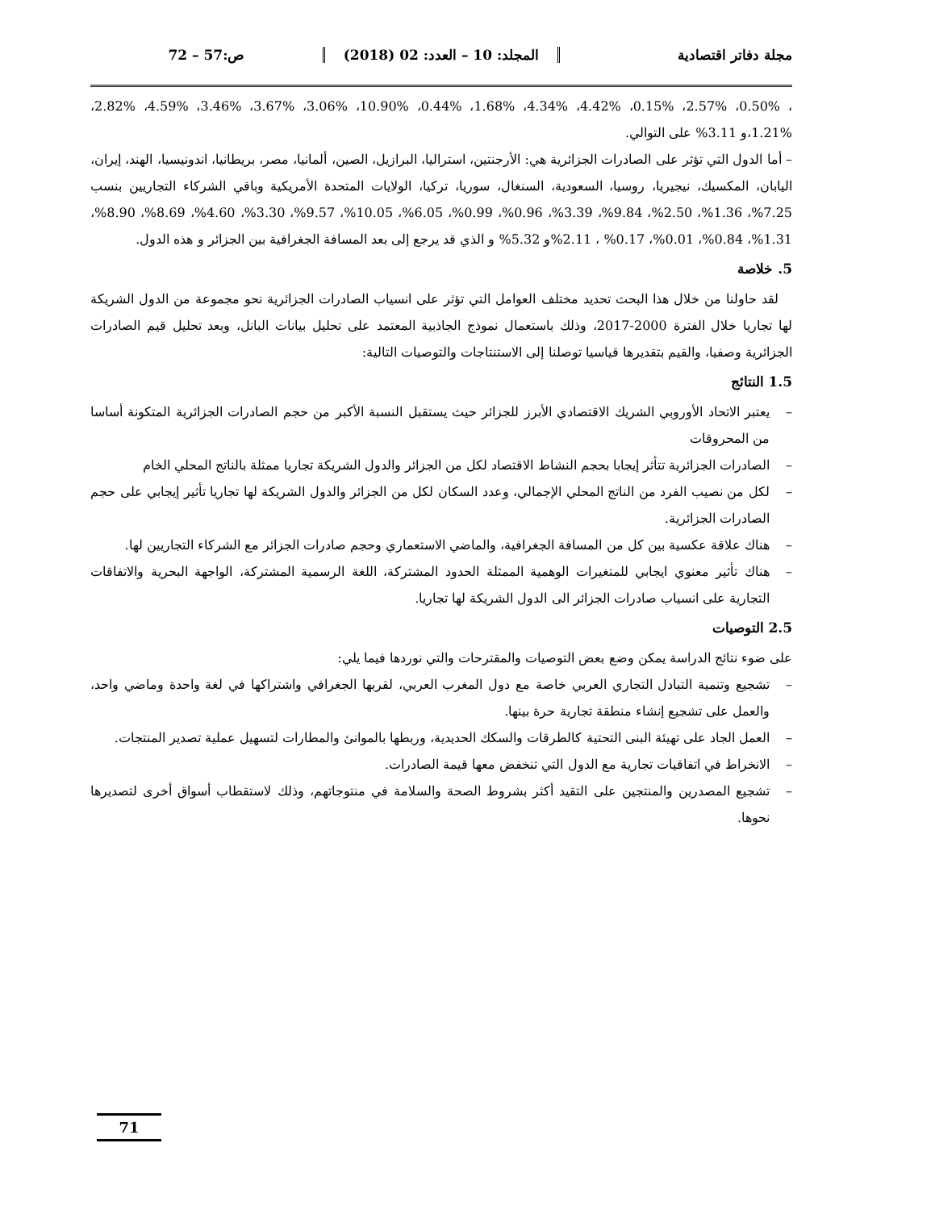مجلة دفاتر اقتصادية المجلد: 10 – العدد: 02 (2018) ص:57 – 72
، 0.50%، 2.57%، 0.15%، 4.42%، 4.34%، 1.68%، 0.44%، 10.90%، 3.06%، 3.67%، 3.46%، 4.59%، 2.82%، 1.21%،و 3.11% على التوالي.
– أما الدول التي تؤثر على الصادرات الجزائرية هي: الأرجنتين، استراليا، البرازيل، الصين، ألمانيا، مصر، بريطانيا، اندونيسيا، الهند، إيران، اليابان، المكسيك، نيجيريا، روسيا، السعودية، السنغال، سوريا، تركيا، الولايات المتحدة الأمريكية وباقي الشركاء التجاريين بنسب 7.25%، 1.36%، 2.50%، 9.84%، 3.39%، 0.96%، 0.99%، 6.05%، 10.05%، 9.57%، 3.30%، 4.60%، 8.69%، 8.90%، 1.31%، 0.84%، 0.01%، 0.17% ، 2.11%و 5.32% و الذي قد يرجع إلى بعد المسافة الجغرافية بين الجزائر و هذه الدول.
5. خلاصة
لقد حاولنا من خلال هذا البحث تحديد مختلف العوامل التي تؤثر على انسياب الصادرات الجزائرية نحو مجموعة من الدول الشريكة لها تجاريا خلال الفترة 2000-2017، وذلك باستعمال نموذج الجاذبية المعتمد على تحليل بيانات البانل، وبعد تحليل قيم الصادرات الجزائرية وصفيا، والقيم بتقديرها قياسيا توصلنا إلى الاستنتاجات والتوصيات التالية:
1.5 النتائج
– يعتبر الاتحاد الأوروبي الشريك الاقتصادي الأبرز للجزائر حيث يستقبل النسبة الأكبر من حجم الصادرات الجزائرية المتكونة أساسا من المحروقات
– الصادرات الجزائرية تتأثر إيجابا بحجم النشاط الاقتصاد لكل من الجزائر والدول الشريكة تجاريا ممثلة بالناتج المحلي الخام
– لكل من نصيب الفرد من الناتج المحلي الإجمالي، وعدد السكان لكل من الجزائر والدول الشريكة لها تجاريا تأثير إيجابي على حجم الصادرات الجزائرية.
– هناك علاقة عكسية بين كل من المسافة الجغرافية، والماضي الاستعماري وحجم صادرات الجزائر مع الشركاء التجاريين لها.
– هناك تأثير معنوي ايجابي للمتغيرات الوهمية الممثلة الحدود المشتركة، اللغة الرسمية المشتركة، الواجهة البحرية والاتفاقات التجارية على انسياب صادرات الجزائر الى الدول الشريكة لها تجاريا.
2.5 التوصيات
على ضوء نتائج الدراسة يمكن وضع بعض التوصيات والمقترحات والتي نوردها فيما يلي:
– تشجيع وتنمية التبادل التجاري العربي خاصة مع دول المغرب العربي، لقربها الجغرافي واشتراكها في لغة واحدة وماضي واحد، والعمل على تشجيع إنشاء منطقة تجارية حرة بينها.
– العمل الجاد على تهيئة البنى التحتية كالطرقات والسكك الحديدية، وربطها بالموانئ والمطارات لتسهيل عملية تصدير المنتجات.
– الانخراط في اتفاقيات تجارية مع الدول التي تنخفض معها قيمة الصادرات.
– تشجيع المصدرين والمنتجين على التقيد أكثر بشروط الصحة والسلامة في منتوجاتهم، وذلك لاستقطاب أسواق أخرى لتصديرها نحوها.
71